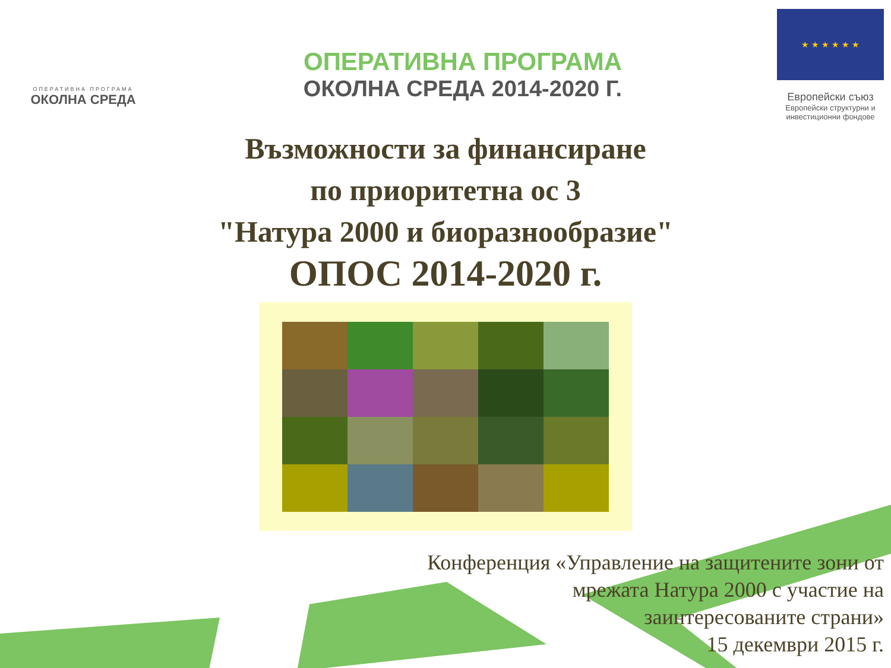ОПЕРАТИВНА ПРОГРАМА
ОКОЛНА СРЕДА
ОПЕРАТИВНА ПРОГРАМА
ОКОЛНА СРЕДА 2014-2020 Г.
★ ★ ★ ★ ★ ★
Европейски съюз
Европейски структурни и инвестиционни фондове
Възможности за финансиране
по приоритетна ос 3
"Натура 2000 и биоразнообразие"
ОПОС 2014-2020 г.
Конференция «Управление на защитените зони от
мрежата Натура 2000 с участие на
заинтересованите страни»
15 декември 2015 г.